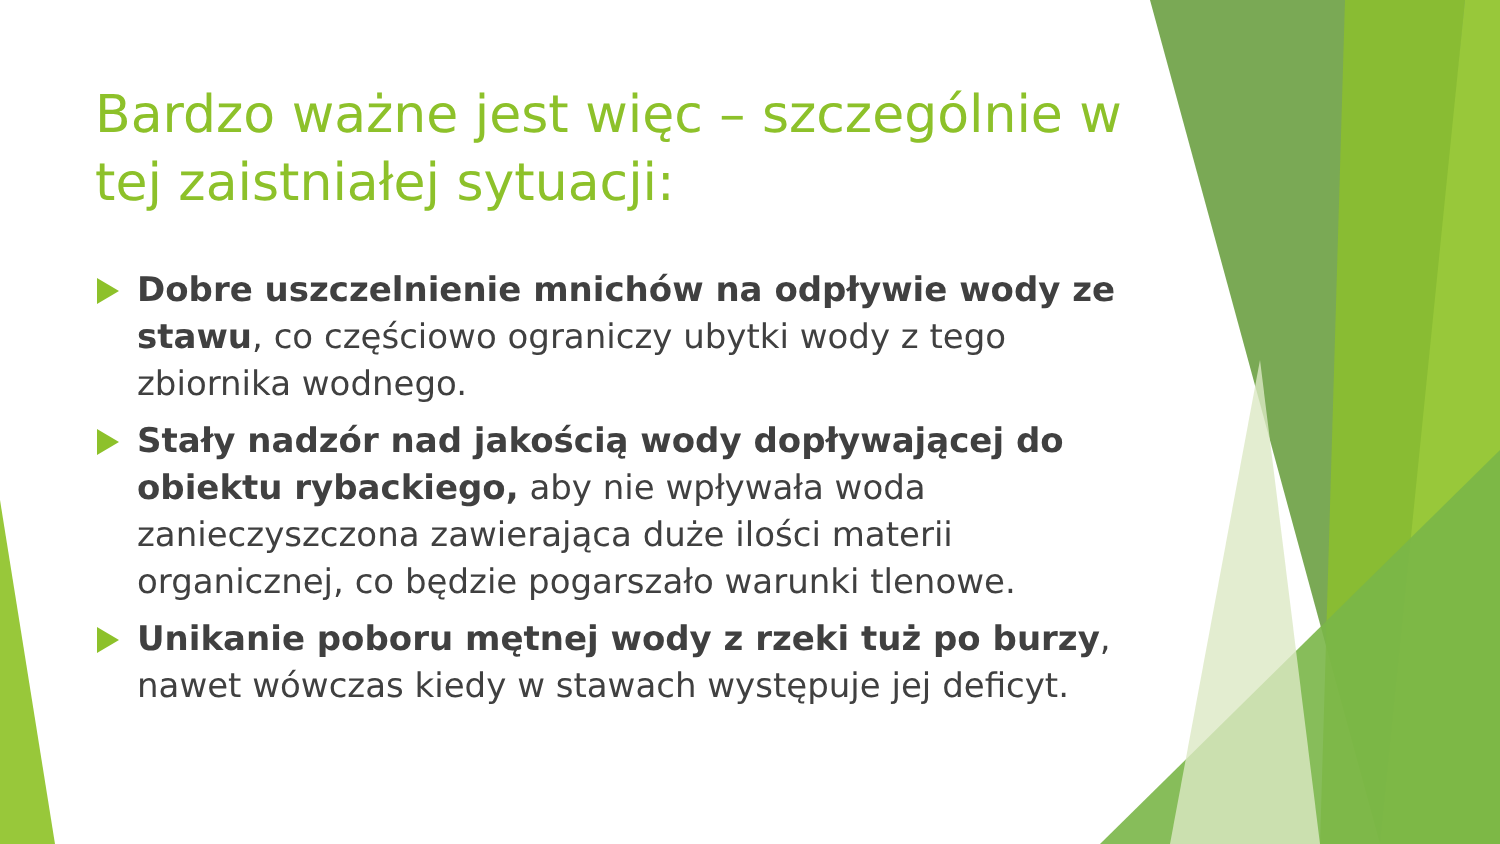Bardzo ważne jest więc – szczególnie w tej zaistniałej sytuacji:
Dobre uszczelnienie mnichów na odpływie wody ze stawu, co częściowo ograniczy ubytki wody z tego zbiornika wodnego.
Stały nadzór nad jakością wody dopływającej do obiektu rybackiego, aby nie wpływała woda zanieczyszczona zawierająca duże ilości materii organicznej, co będzie pogarszało warunki tlenowe.
Unikanie poboru mętnej wody z rzeki tuż po burzy, nawet wówczas kiedy w stawach występuje jej deficyt.